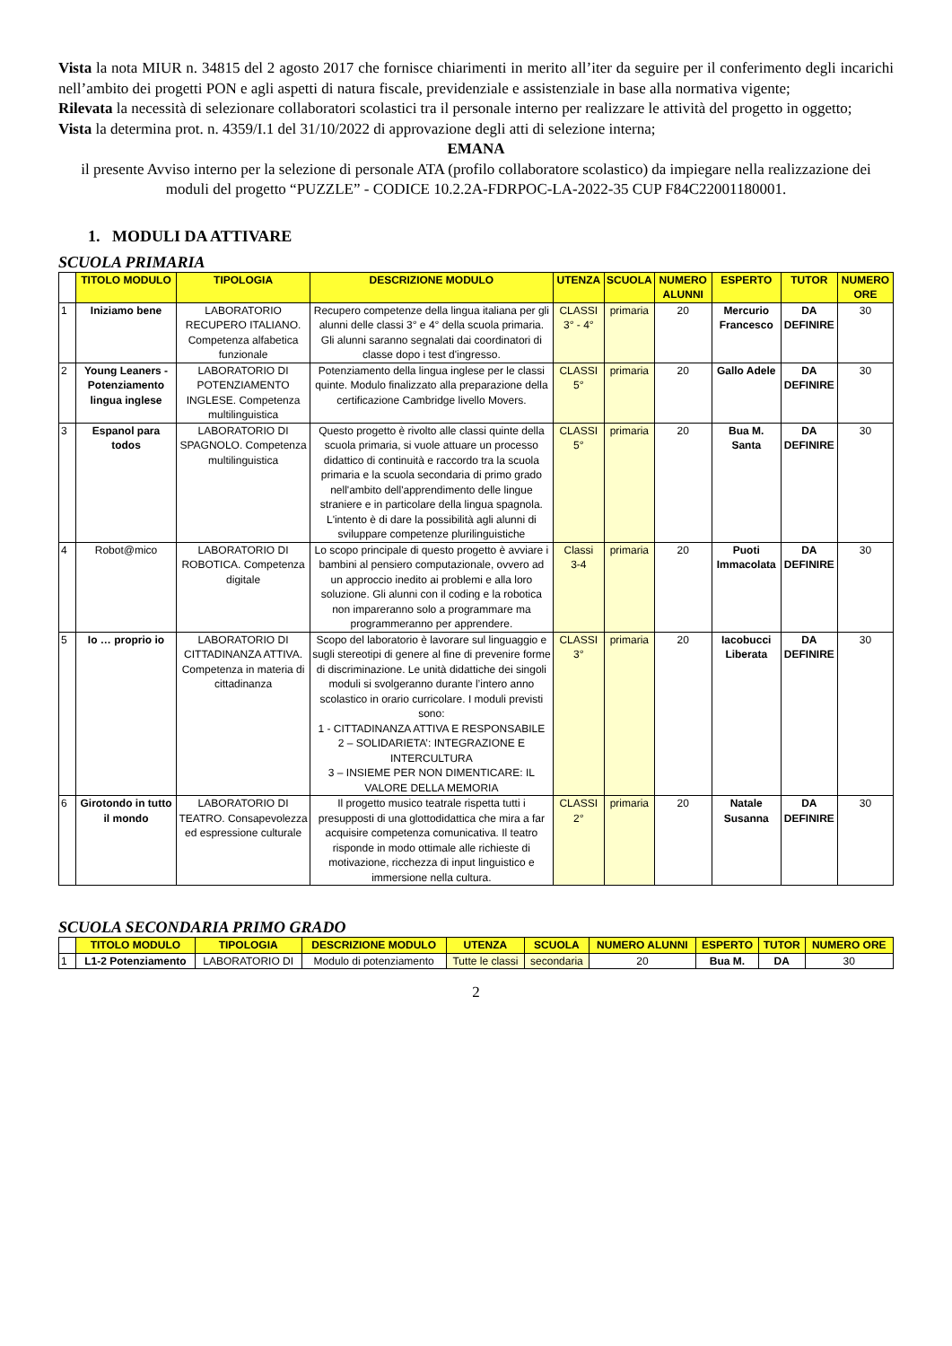Vista la nota MIUR n. 34815 del 2 agosto 2017 che fornisce chiarimenti in merito all’iter da seguire per il conferimento degli incarichi nell’ambito dei progetti PON e agli aspetti di natura fiscale, previdenziale e assistenziale in base alla normativa vigente;
Rilevata la necessità di selezionare collaboratori scolastici tra il personale interno per realizzare le attività del progetto in oggetto;
Vista la determina prot. n. 4359/I.1 del 31/10/2022 di approvazione degli atti di selezione interna;
EMANA
il presente Avviso interno per la selezione di personale ATA (profilo collaboratore scolastico) da impiegare nella realizzazione dei moduli del progetto “PUZZLE” - CODICE 10.2.2A-FDRPOC-LA-2022-35 CUP F84C22001180001.
1. MODULI DA ATTIVARE
SCUOLA PRIMARIA
| | TITOLO MODULO | TIPOLOGIA | DESCRIZIONE MODULO | UTENZA | SCUOLA | NUMERO ALUNNI | ESPERTO | TUTOR | NUMERO ORE |
| 1 | Iniziamo bene | LABORATORIO RECUPERO ITALIANO. Competenza alfabetica funzionale | Recupero competenze della lingua italiana per gli alunni delle classi 3° e 4° della scuola primaria. Gli alunni saranno segnalati dai coordinatori di classe dopo i test d'ingresso. | CLASSI 3° - 4° | primaria | 20 | Mercurio Francesco | DA DEFINIRE | 30 |
| 2 | Young Leaners - Potenziamento lingua inglese | LABORATORIO DI POTENZIAMENTO INGLESE. Competenza multilinguistica | Potenziamento della lingua inglese per le classi quinte. Modulo finalizzato alla preparazione della certificazione Cambridge livello Movers. | CLASSI 5° | primaria | 20 | Gallo Adele | DA DEFINIRE | 30 |
| 3 | Espanol para todos | LABORATORIO DI SPAGNOLO. Competenza multilinguistica | Questo progetto è rivolto alle classi quinte della scuola primaria, si vuole attuare un processo didattico di continuità e raccordo tra la scuola primaria e la scuola secondaria di primo grado nell'ambito dell'apprendimento delle lingue straniere e in particolare della lingua spagnola. L'intento è di dare la possibilità agli alunni di sviluppare competenze plurilinguistiche | CLASSI 5° | primaria | 20 | Bua M. Santa | DA DEFINIRE | 30 |
| 4 | Robot@mico | LABORATORIO DI ROBOTICA. Competenza digitale | Lo scopo principale di questo progetto è avviare i bambini al pensiero computazionale, ovvero ad un approccio inedito ai problemi e alla loro soluzione. Gli alunni con il coding e la robotica non impareranno solo a programmare ma programmeranno per apprendere. | Classi 3-4 | primaria | 20 | Puoti Immacolata | DA DEFINIRE | 30 |
| 5 | Io … proprio io | LABORATORIO DI CITTADINANZA ATTIVA. Competenza in materia di cittadinanza | Scopo del laboratorio è lavorare sul linguaggio e sugli stereotipi di genere al fine di prevenire forme di discriminazione. Le unità didattiche dei singoli moduli si svolgeranno durante l’intero anno scolastico in orario curricolare. I moduli previsti sono: 1 - CITTADINANZA ATTIVA E RESPONSABILE 2 – SOLIDARIETA’: INTEGRAZIONE E INTERCULTURA 3 – INSIEME PER NON DIMENTICARE: IL VALORE DELLA MEMORIA | CLASSI 3° | primaria | 20 | Iacobucci Liberata | DA DEFINIRE | 30 |
| 6 | Girotondo in tutto il mondo | LABORATORIO DI TEATRO. Consapevolezza ed espressione culturale | Il progetto musico teatrale rispetta tutti i presupposti di una glottodidattica che mira a far acquisire competenza comunicativa. Il teatro risponde in modo ottimale alle richieste di motivazione, ricchezza di input linguistico e immersione nella cultura. | CLASSI 2° | primaria | 20 | Natale Susanna | DA DEFINIRE | 30 |
SCUOLA SECONDARIA PRIMO GRADO
| | TITOLO MODULO | TIPOLOGIA | DESCRIZIONE MODULO | UTENZA | SCUOLA | NUMERO ALUNNI | ESPERTO | TUTOR | NUMERO ORE |
| 1 | L1-2 Potenziamento | LABORATORIO DI | Modulo di potenziamento | Tutte le classi | secondaria | 20 | Bua M. | DA | 30 |
2